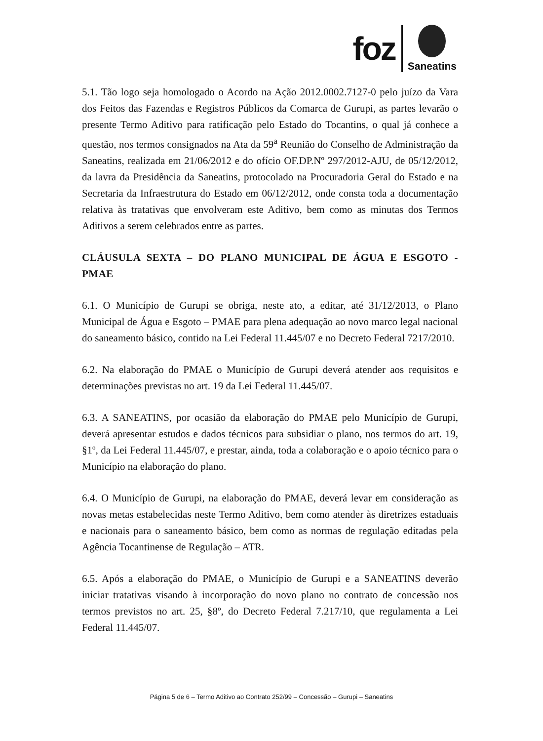foz
Saneatins
5.1. Tão logo seja homologado o Acordo na Ação 2012.0002.7127-0 pelo juízo da Vara dos Feitos das Fazendas e Registros Públicos da Comarca de Gurupi, as partes levarão o presente Termo Aditivo para ratificação pelo Estado do Tocantins, o qual já conhece a questão, nos termos consignados na Ata da 59<sup>a</sup> Reunião do Conselho de Administração da Saneatins, realizada em 21/06/2012 e do ofício OF.DP.Nº 297/2012-AJU, de 05/12/2012, da lavra da Presidência da Saneatins, protocolado na Procuradoria Geral do Estado e na Secretaria da Infraestrutura do Estado em 06/12/2012, onde consta toda a documentação relativa às tratativas que envolveram este Aditivo, bem como as minutas dos Termos Aditivos a serem celebrados entre as partes.
CLÁUSULA SEXTA – DO PLANO MUNICIPAL DE ÁGUA E ESGOTO - PMAE
6.1. O Município de Gurupi se obriga, neste ato, a editar, até 31/12/2013, o Plano Municipal de Água e Esgoto – PMAE para plena adequação ao novo marco legal nacional do saneamento básico, contido na Lei Federal 11.445/07 e no Decreto Federal 7217/2010.
6.2. Na elaboração do PMAE o Município de Gurupi deverá atender aos requisitos e determinações previstas no art. 19 da Lei Federal 11.445/07.
6.3. A SANEATINS, por ocasião da elaboração do PMAE pelo Município de Gurupi, deverá apresentar estudos e dados técnicos para subsidiar o plano, nos termos do art. 19, §1º, da Lei Federal 11.445/07, e prestar, ainda, toda a colaboração e o apoio técnico para o Município na elaboração do plano.
6.4. O Município de Gurupi, na elaboração do PMAE, deverá levar em consideração as novas metas estabelecidas neste Termo Aditivo, bem como atender às diretrizes estaduais e nacionais para o saneamento básico, bem como as normas de regulação editadas pela Agência Tocantinense de Regulação – ATR.
6.5. Após a elaboração do PMAE, o Município de Gurupi e a SANEATINS deverão iniciar tratativas visando à incorporação do novo plano no contrato de concessão nos termos previstos no art. 25, §8º, do Decreto Federal 7.217/10, que regulamenta a Lei Federal 11.445/07.
Página 5 de 6 – Termo Aditivo ao Contrato 252/99 – Concessão – Gurupi – Saneatins